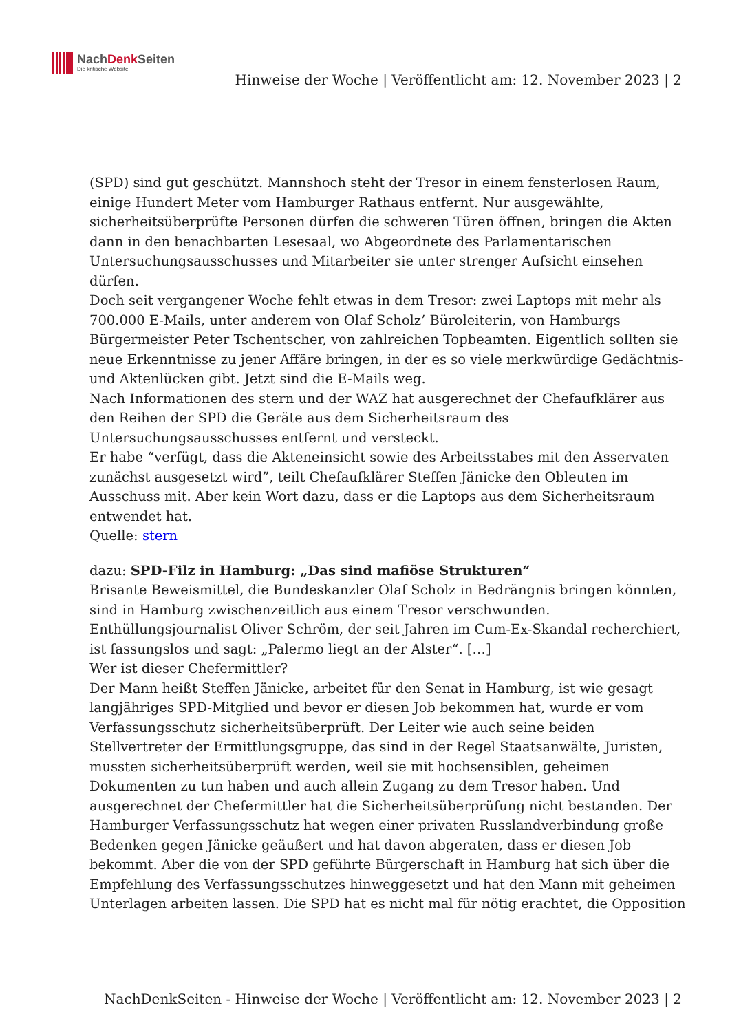NachDenk Seiten
Die kritische Website
Hinweise der Woche | Veröffentlicht am: 12. November 2023 | 2
(SPD) sind gut geschützt. Mannshoch steht der Tresor in einem fensterlosen Raum, einige Hundert Meter vom Hamburger Rathaus entfernt. Nur ausgewählte, sicherheitsüberprüfte Personen dürfen die schweren Türen öffnen, bringen die Akten dann in den benachbarten Lesesaal, wo Abgeordnete des Parlamentarischen Untersuchungsausschusses und Mitarbeiter sie unter strenger Aufsicht einsehen dürfen.
Doch seit vergangener Woche fehlt etwas in dem Tresor: zwei Laptops mit mehr als 700.000 E-Mails, unter anderem von Olaf Scholz’ Büroleiterin, von Hamburgs Bürgermeister Peter Tschentscher, von zahlreichen Topbeamten. Eigentlich sollten sie neue Erkenntnisse zu jener Affäre bringen, in der es so viele merkwürdige Gedächtnis- und Aktenlücken gibt. Jetzt sind die E-Mails weg.
Nach Informationen des stern und der WAZ hat ausgerechnet der Chefaufklärer aus den Reihen der SPD die Geräte aus dem Sicherheitsraum des Untersuchungsausschusses entfernt und versteckt.
Er habe “verfügt, dass die Akteneinsicht sowie des Arbeitsstabes mit den Asservaten zunächst ausgesetzt wird”, teilt Chefaufklärer Steffen Jänicke den Obleuten im Ausschuss mit. Aber kein Wort dazu, dass er die Laptops aus dem Sicherheitsraum entwendet hat.
Quelle: stern
dazu: SPD-Filz in Hamburg: „Das sind mafiöse Strukturen“
Brisante Beweismittel, die Bundeskanzler Olaf Scholz in Bedrängnis bringen könnten, sind in Hamburg zwischenzeitlich aus einem Tresor verschwunden. Enthüllungsjournalist Oliver Schröm, der seit Jahren im Cum-Ex-Skandal recherchiert, ist fassungslos und sagt: „Palermo liegt an der Alster“. […]
Wer ist dieser Chefermittler?
Der Mann heißt Steffen Jänicke, arbeitet für den Senat in Hamburg, ist wie gesagt langjähriges SPD-Mitglied und bevor er diesen Job bekommen hat, wurde er vom Verfassungsschutz sicherheitsüberprüft. Der Leiter wie auch seine beiden Stellvertreter der Ermittlungsgruppe, das sind in der Regel Staatsanwälte, Juristen, mussten sicherheitsüberprüft werden, weil sie mit hochsensiblen, geheimen Dokumenten zu tun haben und auch allein Zugang zu dem Tresor haben. Und ausgerechnet der Chefermittler hat die Sicherheitsüberprüfung nicht bestanden. Der Hamburger Verfassungsschutz hat wegen einer privaten Russlandverbindung große Bedenken gegen Jänicke geäußert und hat davon abgeraten, dass er diesen Job bekommt. Aber die von der SPD geführte Bürgerschaft in Hamburg hat sich über die Empfehlung des Verfassungsschutzes hinweggesetzt und hat den Mann mit geheimen Unterlagen arbeiten lassen. Die SPD hat es nicht mal für nötig erachtet, die Opposition
NachDenkSeiten - Hinweise der Woche | Veröffentlicht am: 12. November 2023 | 2